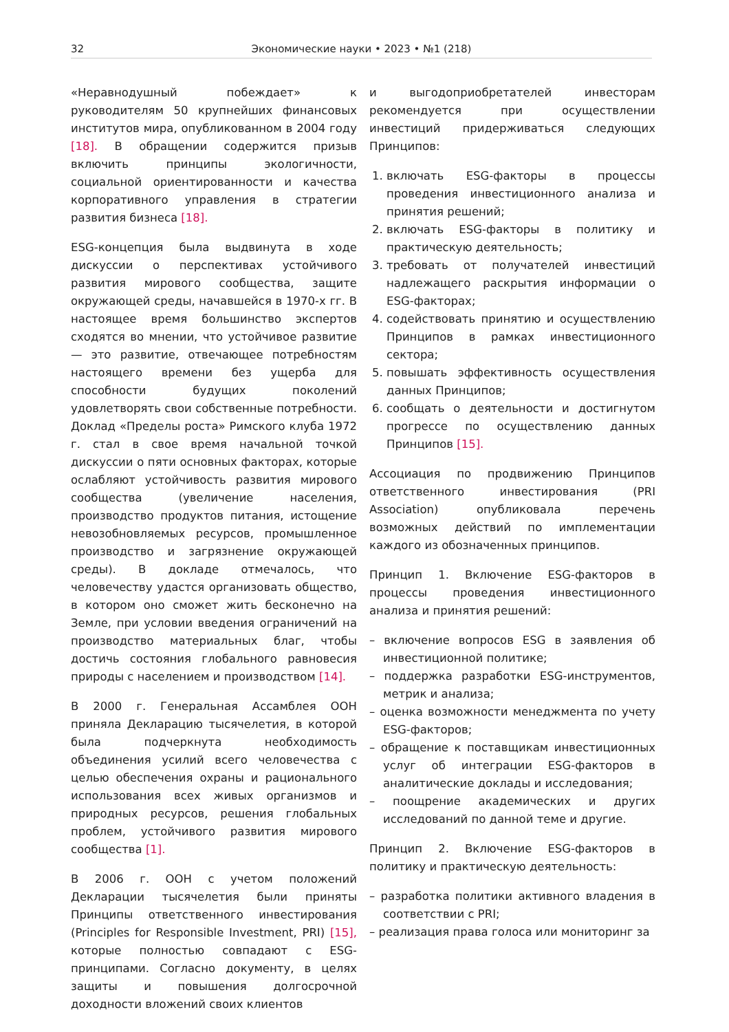32 Экономические науки • 2023 • №1 (218)
«Неравнодушный побеждает» к руководителям 50 крупнейших финансовых институтов мира, опубликованном в 2004 году [18]. В обращении содержится призыв включить принципы экологичности, социальной ориентированности и качества корпоративного управления в стратегии развития бизнеса [18].
ESG-концепция была выдвинута в ходе дискуссии о перспективах устойчивого развития мирового сообщества, защите окружающей среды, начавшейся в 1970-х гг. В настоящее время большинство экспертов сходятся во мнении, что устойчивое развитие — это развитие, отвечающее потребностям настоящего времени без ущерба для способности будущих поколений удовлетворять свои собственные потребности. Доклад «Пределы роста» Римского клуба 1972 г. стал в свое время начальной точкой дискуссии о пяти основных факторах, которые ослабляют устойчивость развития мирового сообщества (увеличение населения, производство продуктов питания, истощение невозобновляемых ресурсов, промышленное производство и загрязнение окружающей среды). В докладе отмечалось, что человечеству удастся организовать общество, в котором оно сможет жить бесконечно на Земле, при условии введения ограничений на производство материальных благ, чтобы достичь состояния глобального равновесия природы с населением и производством [14].
В 2000 г. Генеральная Ассамблея ООН приняла Декларацию тысячелетия, в которой была подчеркнута необходимость объединения усилий всего человечества с целью обеспечения охраны и рационального использования всех живых организмов и природных ресурсов, решения глобальных проблем, устойчивого развития мирового сообщества [1].
В 2006 г. ООН с учетом положений Декларации тысячелетия были приняты Принципы ответственного инвестирования (Principles for Responsible Investment, PRI) [15], которые полностью совпадают с ESG-принципами. Согласно документу, в целях защиты и повышения долгосрочной доходности вложений своих клиентов
и выгодоприобретателей инвесторам рекомендуется при осуществлении инвестиций придерживаться следующих Принципов:
1. включать ESG-факторы в процессы проведения инвестиционного анализа и принятия решений;
2. включать ESG-факторы в политику и практическую деятельность;
3. требовать от получателей инвестиций надлежащего раскрытия информации о ESG-факторах;
4. содействовать принятию и осуществлению Принципов в рамках инвестиционного сектора;
5. повышать эффективность осуществления данных Принципов;
6. сообщать о деятельности и достигнутом прогрессе по осуществлению данных Принципов [15].
Ассоциация по продвижению Принципов ответственного инвестирования (PRI Association) опубликовала перечень возможных действий по имплементации каждого из обозначенных принципов.
Принцип 1. Включение ESG-факторов в процессы проведения инвестиционного анализа и принятия решений:
– включение вопросов ESG в заявления об инвестиционной политике;
– поддержка разработки ESG-инструментов, метрик и анализа;
– оценка возможности менеджмента по учету ESG-факторов;
– обращение к поставщикам инвестиционных услуг об интеграции ESG-факторов в аналитические доклады и исследования;
– поощрение академических и других исследований по данной теме и другие.
Принцип 2. Включение ESG-факторов в политику и практическую деятельность:
– разработка политики активного владения в соответствии с PRI;
– реализация права голоса или мониторинг за